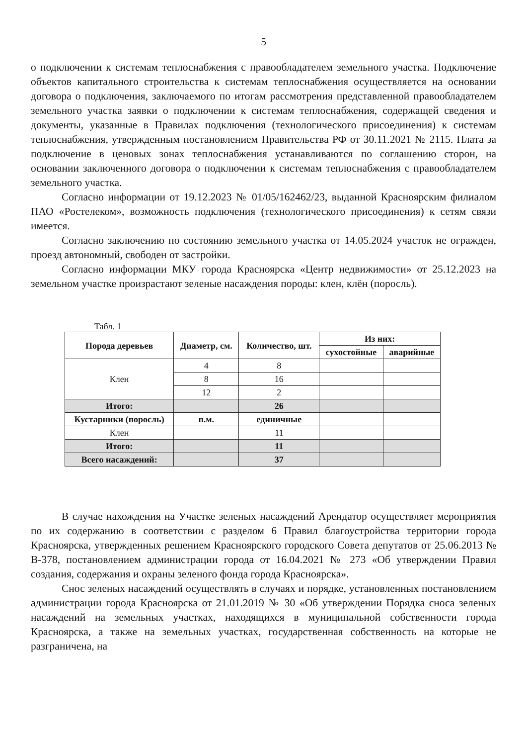5
о подключении к системам теплоснабжения с правообладателем земельного участка. Подключение объектов капитального строительства к системам теплоснабжения осуществляется на основании договора о подключения, заключаемого по итогам рассмотрения представленной правообладателем земельного участка заявки о подключении к системам теплоснабжения, содержащей сведения и документы, указанные в Правилах подключения (технологического присоединения) к системам теплоснабжения, утвержденным постановлением Правительства РФ от 30.11.2021 № 2115. Плата за подключение в ценовых зонах теплоснабжения устанавливаются по соглашению сторон, на основании заключенного договора о подключении к системам теплоснабжения с правообладателем земельного участка.
Согласно информации от 19.12.2023 № 01/05/162462/23, выданной Красноярским филиалом ПАО «Ростелеком», возможность подключения (технологического присоединения) к сетям связи имеется.
Согласно заключению по состоянию земельного участка от 14.05.2024 участок не огражден, проезд автономный, свободен от застройки.
Согласно информации МКУ города Красноярска «Центр недвижимости» от 25.12.2023 на земельном участке произрастают зеленые насаждения породы: клен, клён (поросль).
Табл. 1
| Порода деревьев | Диаметр, см. | Количество, шт. | Из них: | |
| --- | --- | --- | --- | --- |
| | | | сухостойные | аварийные |
| Клен | 4 | 8 | | |
| | 8 | 16 | | |
| | 12 | 2 | | |
| Итого: | | 26 | | |
| Кустарники (поросль) | п.м. | единичные | | |
| Клен | | 11 | | |
| Итого: | | 11 | | |
| Всего насаждений: | | 37 | | |
В случае нахождения на Участке зеленых насаждений Арендатор осуществляет мероприятия по их содержанию в соответствии с разделом 6 Правил благоустройства территории города Красноярска, утвержденных решением Красноярского городского Совета депутатов от 25.06.2013 № В-378, постановлением администрации города от 16.04.2021 № 273 «Об утверждении Правил создания, содержания и охраны зеленого фонда города Красноярска».
Снос зеленых насаждений осуществлять в случаях и порядке, установленных постановлением администрации города Красноярска от 21.01.2019 № 30 «Об утверждении Порядка сноса зеленых насаждений на земельных участках, находящихся в муниципальной собственности города Красноярска, а также на земельных участках, государственная собственность на которые не разграничена, на